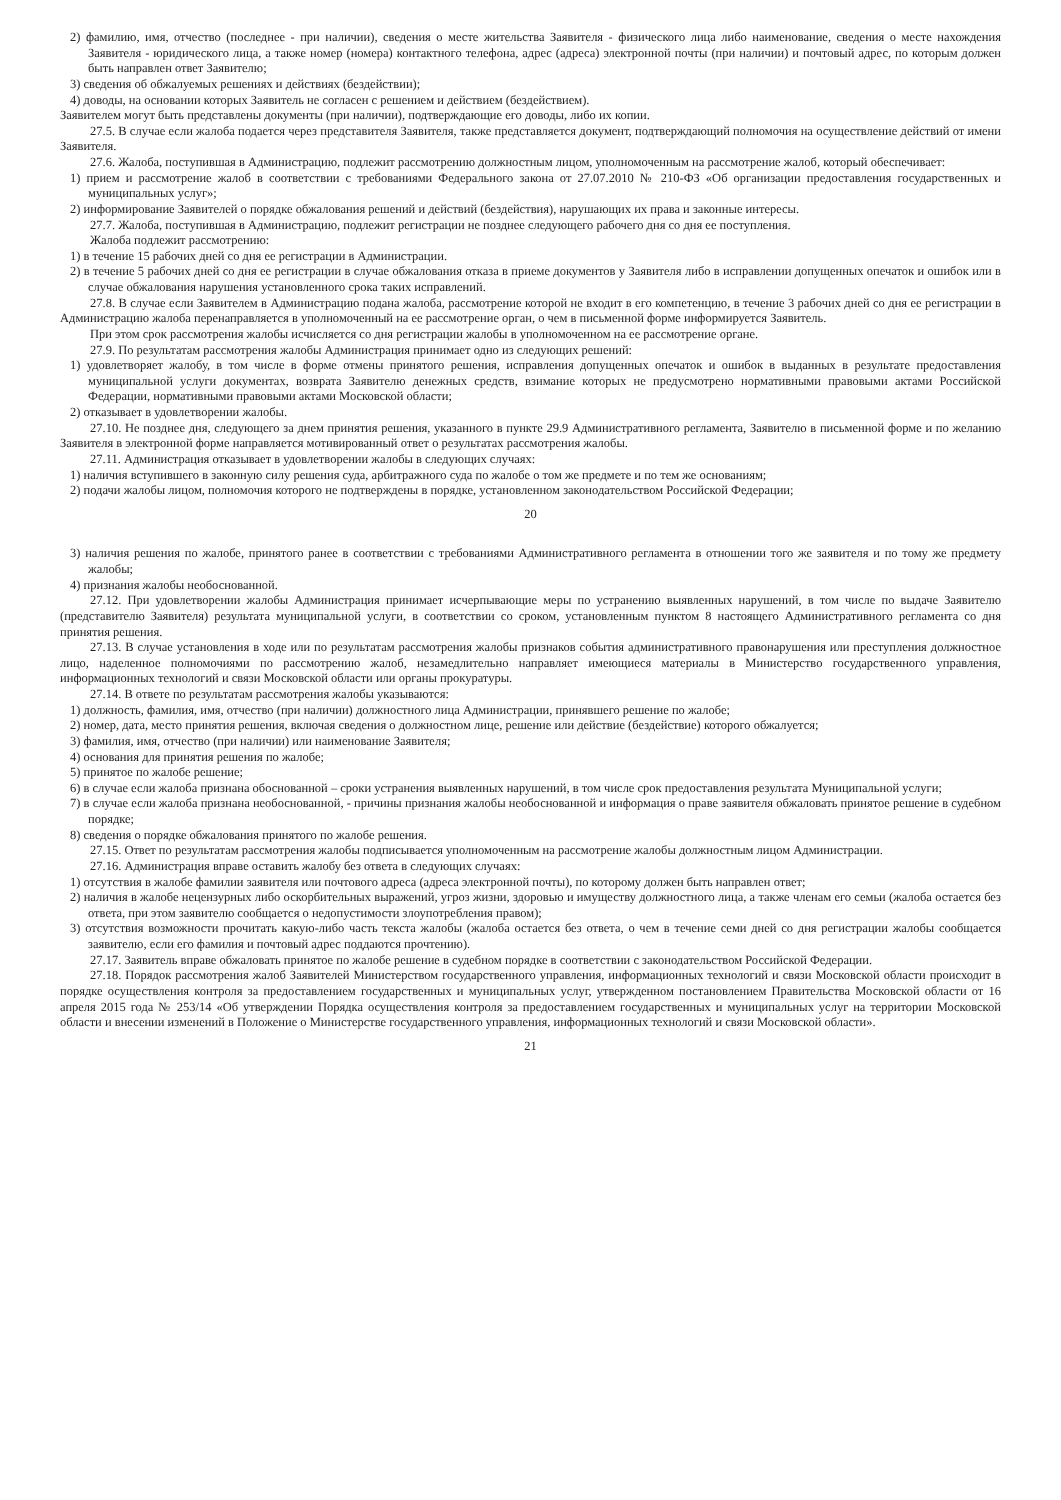2) фамилию, имя, отчество (последнее - при наличии), сведения о месте жительства Заявителя - физического лица либо наименование, сведения о месте нахождения Заявителя - юридического лица, а также номер (номера) контактного телефона, адрес (адреса) электронной почты (при наличии) и почтовый адрес, по которым должен быть направлен ответ Заявителю;
3) сведения об обжалуемых решениях и действиях (бездействии);
4) доводы, на основании которых Заявитель не согласен с решением и действием (бездействием).
Заявителем могут быть представлены документы (при наличии), подтверждающие его доводы, либо их копии.
27.5. В случае если жалоба подается через представителя Заявителя, также представляется документ, подтверждающий полномочия на осуществление действий от имени Заявителя.
27.6. Жалоба, поступившая в Администрацию, подлежит рассмотрению должностным лицом, уполномоченным на рассмотрение жалоб, который обеспечивает:
1) прием и рассмотрение жалоб в соответствии с требованиями Федерального закона от 27.07.2010 № 210-ФЗ «Об организации предоставления государственных и муниципальных услуг»;
2) информирование Заявителей о порядке обжалования решений и действий (бездействия), нарушающих их права и законные интересы.
27.7. Жалоба, поступившая в Администрацию, подлежит регистрации не позднее следующего рабочего дня со дня ее поступления.
Жалоба подлежит рассмотрению:
1) в течение 15 рабочих дней со дня ее регистрации в Администрации.
2) в течение 5 рабочих дней со дня ее регистрации в случае обжалования отказа в приеме документов у Заявителя либо в исправлении допущенных опечаток и ошибок или в случае обжалования нарушения установленного срока таких исправлений.
27.8. В случае если Заявителем в Администрацию подана жалоба, рассмотрение которой не входит в его компетенцию, в течение 3 рабочих дней со дня ее регистрации в Администрацию жалоба перенаправляется в уполномоченный на ее рассмотрение орган, о чем в письменной форме информируется Заявитель.
При этом срок рассмотрения жалобы исчисляется со дня регистрации жалобы в уполномоченном на ее рассмотрение органе.
27.9. По результатам рассмотрения жалобы Администрация принимает одно из следующих решений:
1) удовлетворяет жалобу, в том числе в форме отмены принятого решения, исправления допущенных опечаток и ошибок в выданных в результате предоставления муниципальной услуги документах, возврата Заявителю денежных средств, взимание которых не предусмотрено нормативными правовыми актами Российской Федерации, нормативными правовыми актами Московской области;
2) отказывает в удовлетворении жалобы.
27.10. Не позднее дня, следующего за днем принятия решения, указанного в пункте 29.9 Административного регламента, Заявителю в письменной форме и по желанию Заявителя в электронной форме направляется мотивированный ответ о результатах рассмотрения жалобы.
27.11. Администрация отказывает в удовлетворении жалобы в следующих случаях:
1) наличия вступившего в законную силу решения суда, арбитражного суда по жалобе о том же предмете и по тем же основаниям;
2) подачи жалобы лицом, полномочия которого не подтверждены в порядке, установленном законодательством Российской Федерации;
20
3) наличия решения по жалобе, принятого ранее в соответствии с требованиями Административного регламента в отношении того же заявителя и по тому же предмету жалобы;
4) признания жалобы необоснованной.
27.12. При удовлетворении жалобы Администрация принимает исчерпывающие меры по устранению выявленных нарушений, в том числе по выдаче Заявителю (представителю Заявителя) результата муниципальной услуги, в соответствии со сроком, установленным пунктом 8 настоящего Административного регламента со дня принятия решения.
27.13. В случае установления в ходе или по результатам рассмотрения жалобы признаков события административного правонарушения или преступления должностное лицо, наделенное полномочиями по рассмотрению жалоб, незамедлительно направляет имеющиеся материалы в Министерство государственного управления, информационных технологий и связи Московской области или органы прокуратуры.
27.14. В ответе по результатам рассмотрения жалобы указываются:
1) должность, фамилия, имя, отчество (при наличии) должностного лица Администрации, принявшего решение по жалобе;
2) номер, дата, место принятия решения, включая сведения о должностном лице, решение или действие (бездействие) которого обжалуется;
3) фамилия, имя, отчество (при наличии) или наименование Заявителя;
4) основания для принятия решения по жалобе;
5) принятое по жалобе решение;
6) в случае если жалоба признана обоснованной – сроки устранения выявленных нарушений, в том числе срок предоставления результата Муниципальной услуги;
7) в случае если жалоба признана необоснованной, - причины признания жалобы необоснованной и информация о праве заявителя обжаловать принятое решение в судебном порядке;
8) сведения о порядке обжалования принятого по жалобе решения.
27.15. Ответ по результатам рассмотрения жалобы подписывается уполномоченным на рассмотрение жалобы должностным лицом Администрации.
27.16. Администрация вправе оставить жалобу без ответа в следующих случаях:
1) отсутствия в жалобе фамилии заявителя или почтового адреса (адреса электронной почты), по которому должен быть направлен ответ;
2) наличия в жалобе нецензурных либо оскорбительных выражений, угроз жизни, здоровью и имуществу должностного лица, а также членам его семьи (жалоба остается без ответа, при этом заявителю сообщается о недопустимости злоупотребления правом);
3) отсутствия возможности прочитать какую-либо часть текста жалобы (жалоба остается без ответа, о чем в течение семи дней со дня регистрации жалобы сообщается заявителю, если его фамилия и почтовый адрес поддаются прочтению).
27.17. Заявитель вправе обжаловать принятое по жалобе решение в судебном порядке в соответствии с законодательством Российской Федерации.
27.18. Порядок рассмотрения жалоб Заявителей Министерством государственного управления, информационных технологий и связи Московской области происходит в порядке осуществления контроля за предоставлением государственных и муниципальных услуг, утвержденном постановлением Правительства Московской области от 16 апреля 2015 года № 253/14 «Об утверждении Порядка осуществления контроля за предоставлением государственных и муниципальных услуг на территории Московской области и внесении изменений в Положение о Министерстве государственного управления, информационных технологий и связи Московской области».
21